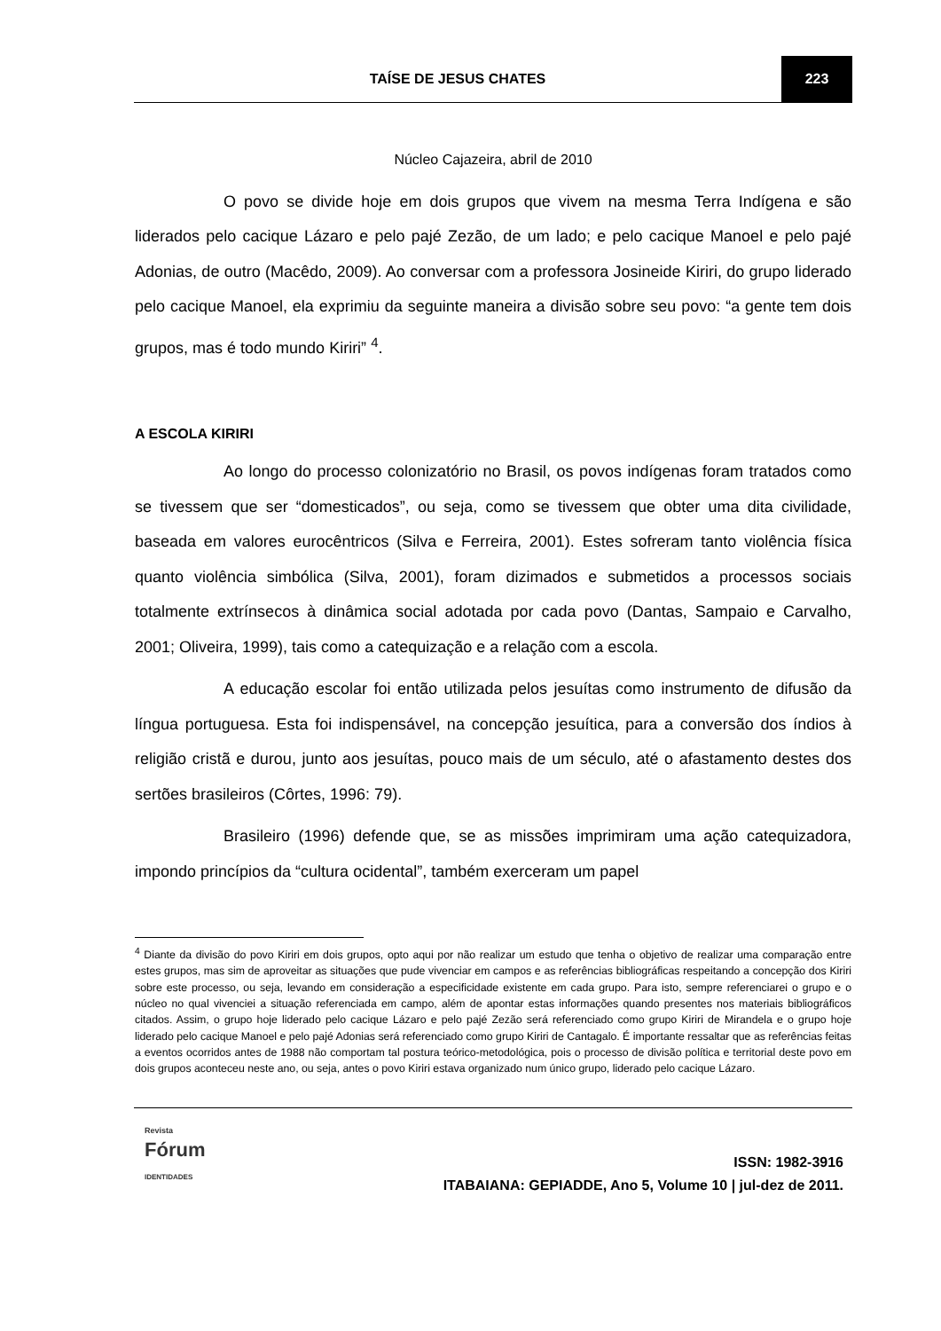TAÍSE DE JESUS CHATES 223
Núcleo Cajazeira, abril de 2010
O povo se divide hoje em dois grupos que vivem na mesma Terra Indígena e são liderados pelo cacique Lázaro e pelo pajé Zezão, de um lado; e pelo cacique Manoel e pelo pajé Adonias, de outro (Macêdo, 2009). Ao conversar com a professora Josineide Kiriri, do grupo liderado pelo cacique Manoel, ela exprimiu da seguinte maneira a divisão sobre seu povo: “a gente tem dois grupos, mas é todo mundo Kiriri” <sup>4</sup>.
A ESCOLA KIRIRI
Ao longo do processo colonizatório no Brasil, os povos indígenas foram tratados como se tivessem que ser “domesticados”, ou seja, como se tivessem que obter uma dita civilidade, baseada em valores eurocêntricos (Silva e Ferreira, 2001). Estes sofreram tanto violência física quanto violência simbólica (Silva, 2001), foram dizimados e submetidos a processos sociais totalmente extrínsecos à dinâmica social adotada por cada povo (Dantas, Sampaio e Carvalho, 2001; Oliveira, 1999), tais como a catequização e a relação com a escola.
A educação escolar foi então utilizada pelos jesuítas como instrumento de difusão da língua portuguesa. Esta foi indispensável, na concepção jesuítica, para a conversão dos índios à religião cristã e durou, junto aos jesuítas, pouco mais de um século, até o afastamento destes dos sertões brasileiros (Côrtes, 1996: 79).
Brasileiro (1996) defende que, se as missões imprimiram uma ação catequizadora, impondo princípios da “cultura ocidental”, também exerceram um papel
<sup>4</sup> Diante da divisão do povo Kiriri em dois grupos, opto aqui por não realizar um estudo que tenha o objetivo de realizar uma comparação entre estes grupos, mas sim de aproveitar as situações que pude vivenciar em campos e as referências bibliográficas respeitando a concepção dos Kiriri sobre este processo, ou seja, levando em consideração a especificidade existente em cada grupo. Para isto, sempre referenciarei o grupo e o núcleo no qual vivenciei a situação referenciada em campo, além de apontar estas informações quando presentes nos materiais bibliográficos citados. Assim, o grupo hoje liderado pelo cacique Lázaro e pelo pajé Zezão será referenciado como grupo Kiriri de Mirandela e o grupo hoje liderado pelo cacique Manoel e pelo pajé Adonias será referenciado como grupo Kiriri de Cantagalo. É importante ressaltar que as referências feitas a eventos ocorridos antes de 1988 não comportam tal postura teórico-metodológica, pois o processo de divisão política e territorial deste povo em dois grupos aconteceu neste ano, ou seja, antes o povo Kiriri estava organizado num único grupo, liderado pelo cacique Lázaro.
Revista
Fórum
IDENTIDADES
ISSN: 1982-3916
ITABAIANA: GEPIADDE, Ano 5, Volume 10 | jul-dez de 2011.